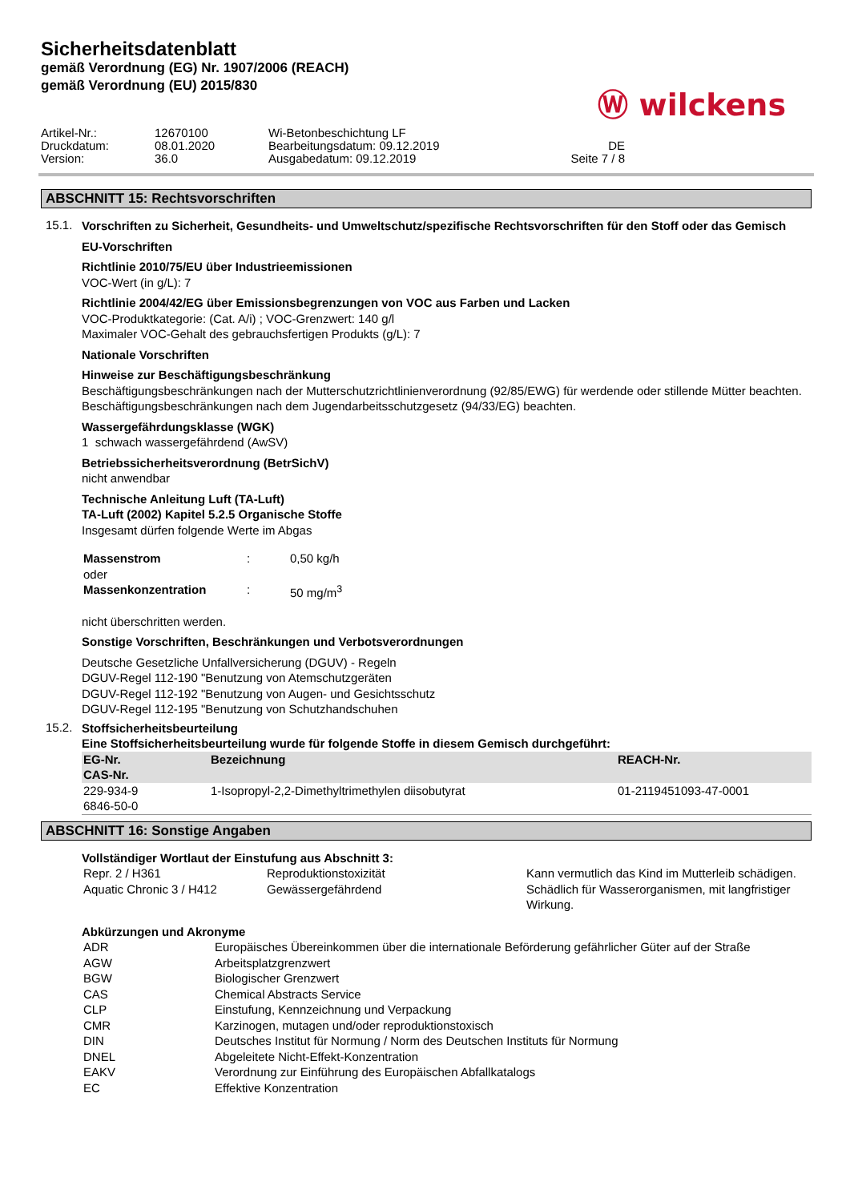Sicherheitsdatenblatt
gemäß Verordnung (EG) Nr. 1907/2006 (REACH)
gemäß Verordnung (EU) 2015/830
Ⓦ wilckens
Artikel-Nr.:
12670100
Wi-Betonbeschichtung LF
Druckdatum:
08.01.2020
Bearbeitungsdatum: 09.12.2019
DE
Version:
36.0
Ausgabedatum: 09.12.2019
Seite 7 / 8
ABSCHNITT 15: Rechtsvorschriften
15.1.
Vorschriften zu Sicherheit, Gesundheits- und Umweltschutz/spezifische Rechtsvorschriften für den Stoff oder das Gemisch
EU-Vorschriften
Richtlinie 2010/75/EU über Industrieemissionen
VOC-Wert (in g/L): 7
Richtlinie 2004/42/EG über Emissionsbegrenzungen von VOC aus Farben und Lacken
VOC-Produktkategorie: (Cat. A/i) ; VOC-Grenzwert: 140 g/l
Maximaler VOC-Gehalt des gebrauchsfertigen Produkts (g/L): 7
Nationale Vorschriften
Hinweise zur Beschäftigungsbeschränkung
Beschäftigungsbeschränkungen nach der Mutterschutzrichtlinienverordnung (92/85/EWG) für werdende oder stillende Mütter beachten.
Beschäftigungsbeschränkungen nach dem Jugendarbeitsschutzgesetz (94/33/EG) beachten.
Wassergefährdungsklasse (WGK)
1 schwach wassergefährdend (AwSV)
Betriebssicherheitsverordnung (BetrSichV)
nicht anwendbar
Technische Anleitung Luft (TA-Luft)
TA-Luft (2002) Kapitel 5.2.5 Organische Stoffe
Insgesamt dürfen folgende Werte im Abgas
| Massenstrom | : | 0,50 kg/h |
| oder | | |
| Massenkonzentration | : | 50 mg/m<sup>3</sup> |
nicht überschritten werden.
Sonstige Vorschriften, Beschränkungen und Verbotsverordnungen
Deutsche Gesetzliche Unfallversicherung (DGUV) - Regeln
DGUV-Regel 112-190 "Benutzung von Atemschutzgeräten
DGUV-Regel 112-192 "Benutzung von Augen- und Gesichtsschutz
DGUV-Regel 112-195 "Benutzung von Schutzhandschuhen
15.2.
Stoffsicherheitsbeurteilung
Eine Stoffsicherheitsbeurteilung wurde für folgende Stoffe in diesem Gemisch durchgeführt:
| EG-Nr. CAS-Nr. | Bezeichnung | REACH-Nr. |
| --- | --- | --- |
| 229-934-9 6846-50-0 | 1-Isopropyl-2,2-Dimethyltrimethylen diisobutyrat | 01-2119451093-47-0001 |
ABSCHNITT 16: Sonstige Angaben
Vollständiger Wortlaut der Einstufung aus Abschnitt 3:
| Repr. 2 / H361 | Reproduktionstoxizität | Kann vermutlich das Kind im Mutterleib schädigen. |
| Aquatic Chronic 3 / H412 | Gewässergefährdend | Schädlich für Wasserorganismen, mit langfristiger Wirkung. |
Abkürzungen und Akronyme
| ADR | Europäisches Übereinkommen über die internationale Beförderung gefährlicher Güter auf der Straße |
| AGW | Arbeitsplatzgrenzwert |
| BGW | Biologischer Grenzwert |
| CAS | Chemical Abstracts Service |
| CLP | Einstufung, Kennzeichnung und Verpackung |
| CMR | Karzinogen, mutagen und/oder reproduktionstoxisch |
| DIN | Deutsches Institut für Normung / Norm des Deutschen Instituts für Normung |
| DNEL | Abgeleitete Nicht-Effekt-Konzentration |
| EAKV | Verordnung zur Einführung des Europäischen Abfallkatalogs |
| EC | Effektive Konzentration |